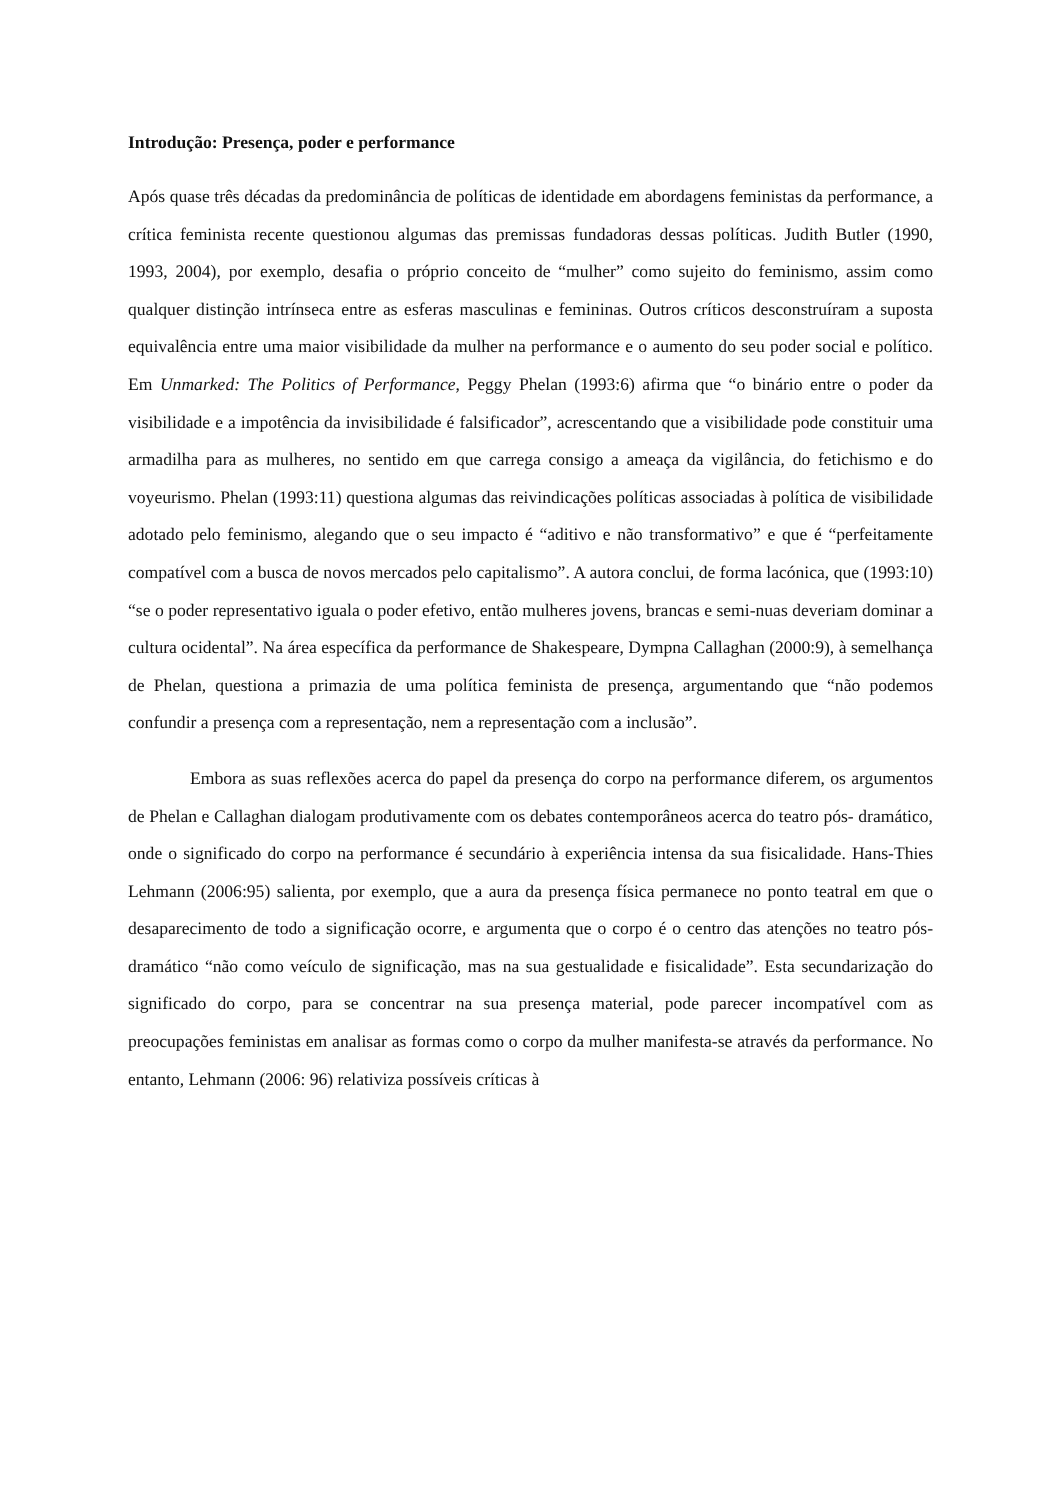Introdução: Presença, poder e performance
Após quase três décadas da predominância de políticas de identidade em abordagens feministas da performance, a crítica feminista recente questionou algumas das premissas fundadoras dessas políticas. Judith Butler (1990, 1993, 2004), por exemplo, desafia o próprio conceito de “mulher” como sujeito do feminismo, assim como qualquer distinção intrínseca entre as esferas masculinas e femininas. Outros críticos desconstruíram a suposta equivalência entre uma maior visibilidade da mulher na performance e o aumento do seu poder social e político. Em Unmarked: The Politics of Performance, Peggy Phelan (1993:6) afirma que “o binário entre o poder da visibilidade e a impotência da invisibilidade é falsificador”, acrescentando que a visibilidade pode constituir uma armadilha para as mulheres, no sentido em que carrega consigo a ameaça da vigilância, do fetichismo e do voyeurismo. Phelan (1993:11) questiona algumas das reivindicações políticas associadas à política de visibilidade adotado pelo feminismo, alegando que o seu impacto é “aditivo e não transformativo” e que é “perfeitamente compatível com a busca de novos mercados pelo capitalismo”. A autora conclui, de forma lacónica, que (1993:10) “se o poder representativo iguala o poder efetivo, então mulheres jovens, brancas e semi-nuas deveriam dominar a cultura ocidental”. Na área específica da performance de Shakespeare, Dympna Callaghan (2000:9), à semelhança de Phelan, questiona a primazia de uma política feminista de presença, argumentando que “não podemos confundir a presença com a representação, nem a representação com a inclusão”.
Embora as suas reflexões acerca do papel da presença do corpo na performance diferem, os argumentos de Phelan e Callaghan dialogam produtivamente com os debates contemporâneos acerca do teatro pós- dramático, onde o significado do corpo na performance é secundário à experiência intensa da sua fisicalidade. Hans-Thies Lehmann (2006:95) salienta, por exemplo, que a aura da presença física permanece no ponto teatral em que o desaparecimento de todo a significação ocorre, e argumenta que o corpo é o centro das atenções no teatro pós-dramático “não como veículo de significação, mas na sua gestualidade e fisicalidade”. Esta secundarização do significado do corpo, para se concentrar na sua presença material, pode parecer incompatível com as preocupações feministas em analisar as formas como o corpo da mulher manifesta-se através da performance. No entanto, Lehmann (2006: 96) relativiza possíveis críticas à